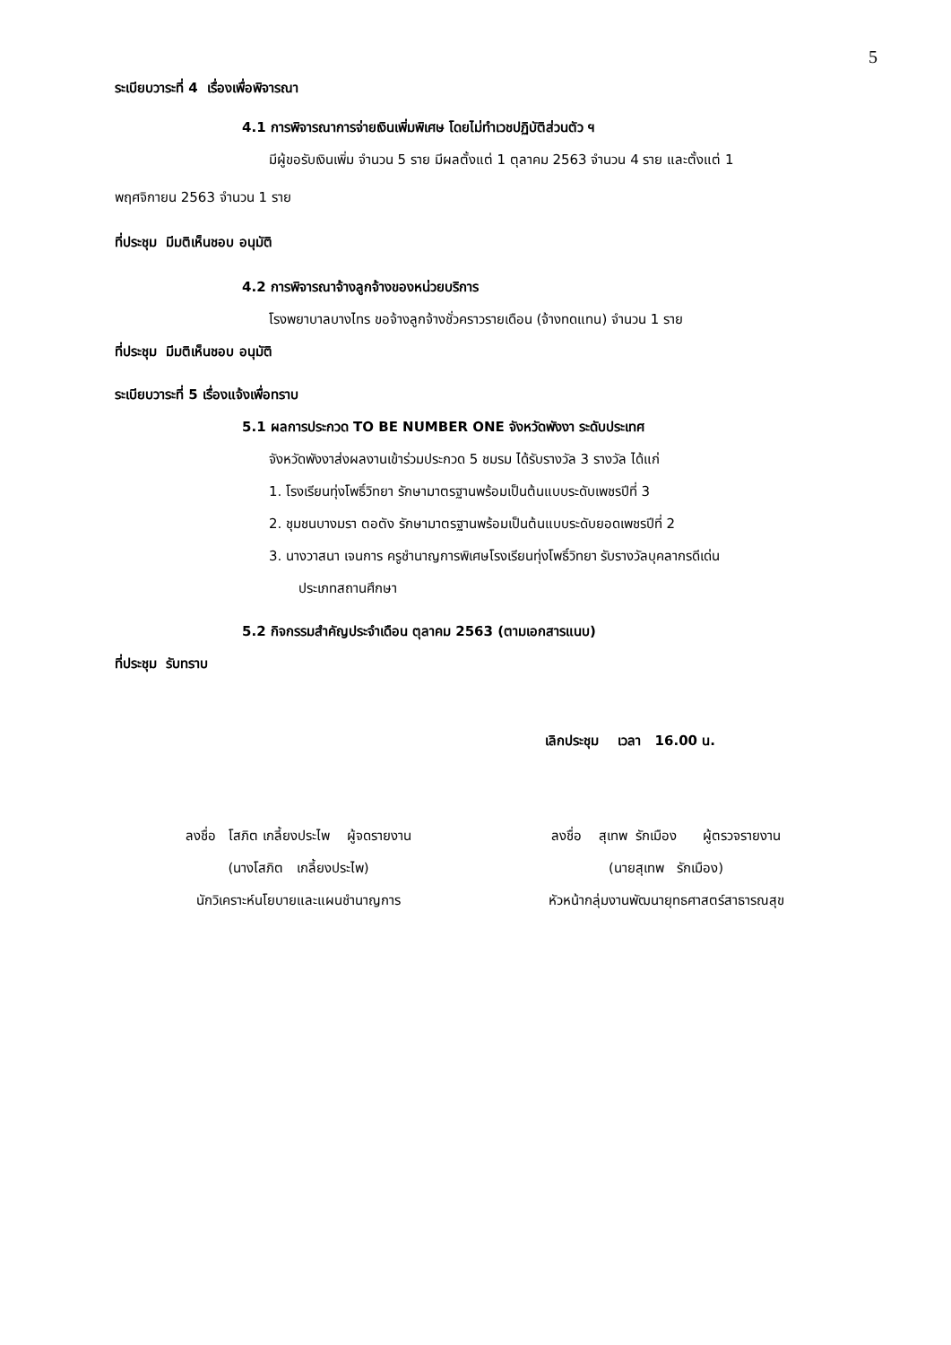5
ระเบียบวาระที่ 4 เรื่องเพื่อพิจารณา
4.1 การพิจารณาการจ่ายเงินเพิ่มพิเศษ โดยไม่ทำเวชปฏิบัติส่วนตัว ฯ
มีผู้ขอรับเงินเพิ่ม จำนวน 5 ราย มีผลตั้งแต่ 1 ตุลาคม 2563 จำนวน 4 ราย และตั้งแต่ 1
พฤศจิกายน 2563 จำนวน 1 ราย
ที่ประชุม มีมติเห็นชอบ อนุมัติ
4.2 การพิจารณาจ้างลูกจ้างของหน่วยบริการ
โรงพยาบาลบางไทร ขอจ้างลูกจ้างชั่วคราวรายเดือน (จ้างทดแทน) จำนวน 1 ราย
ที่ประชุม มีมติเห็นชอบ อนุมัติ
ระเบียบวาระที่ 5 เรื่องแจ้งเพื่อทราบ
5.1 ผลการประกวด TO BE NUMBER ONE จังหวัดพังงา ระดับประเทศ
จังหวัดพังงาส่งผลงานเข้าร่วมประกวด 5 ชมรม ได้รับรางวัล 3 รางวัล ได้แก่
1. โรงเรียนทุ่งโพธิ์วิทยา รักษามาตรฐานพร้อมเป็นต้นแบบระดับเพชรปีที่ 3
2. ชุมชนบางมรา ตอตัง รักษามาตรฐานพร้อมเป็นต้นแบบระดับยอดเพชรปีที่ 2
3. นางวาสนา เจนการ ครูชำนาญการพิเศษโรงเรียนทุ่งโพธิ์วิทยา รับรางวัลบุคลากรดีเด่น
ประเภทสถานศึกษา
5.2 กิจกรรมสำคัญประจำเดือน ตุลาคม 2563 (ตามเอกสารแนบ)
ที่ประชุม รับทราบ
เลิกประชุม เวลา 16.00 น.
ลงชื่อ โสภิต เกลี้ยงประไพ ผู้จดรายงาน
(นางโสภิต เกลี้ยงประไพ)
นักวิเคราะห์นโยบายและแผนชำนาญการ
ลงชื่อ สุเทพ รักเมือง ผู้ตรวจรายงาน
(นายสุเทพ รักเมือง)
หัวหน้ากลุ่มงานพัฒนายุทธศาสตร์สาธารณสุข